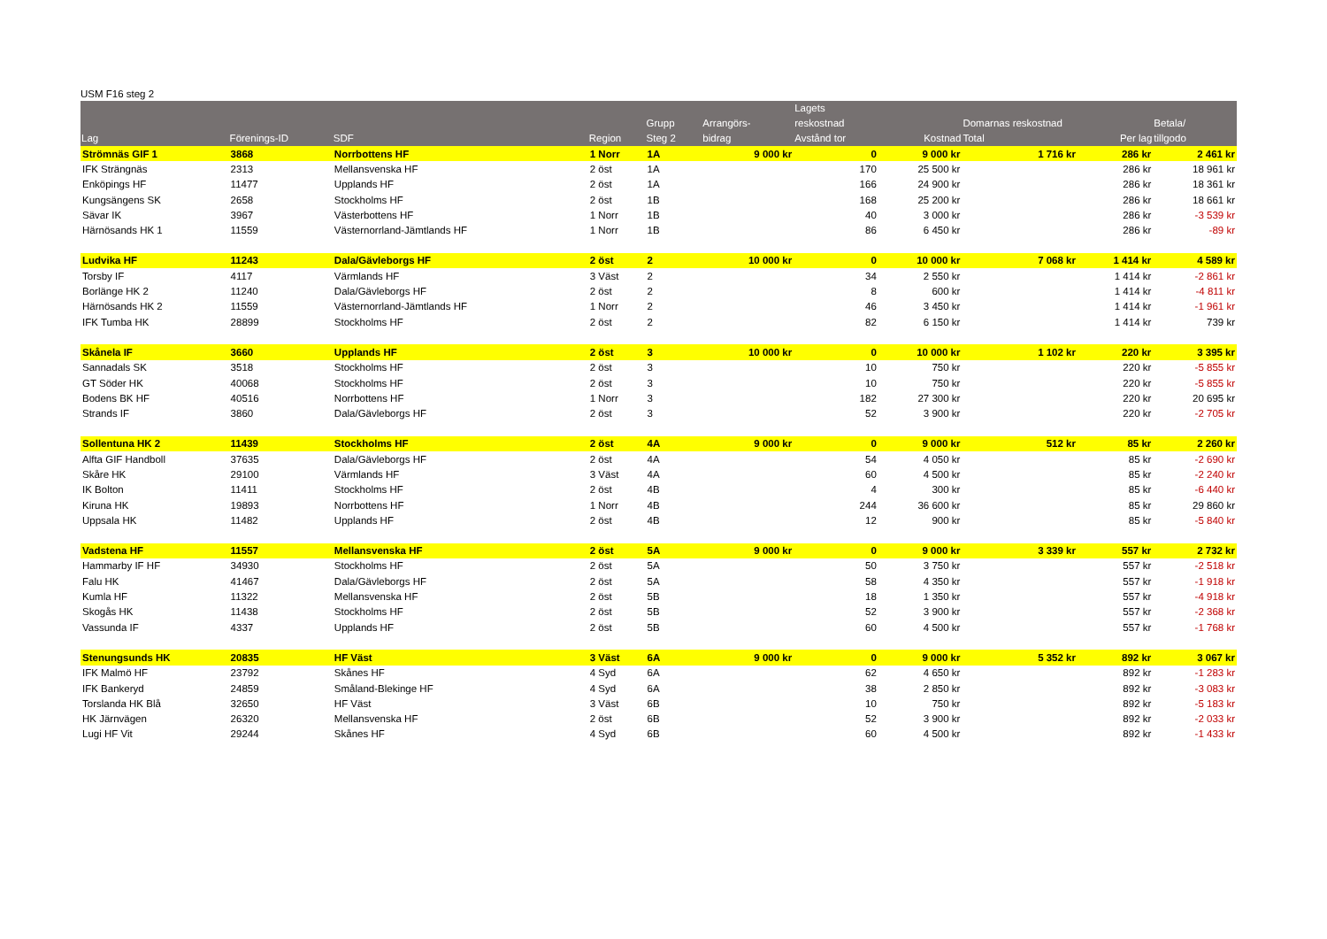USM F16 steg 2
| Lag | Förenings-ID | SDF | Region | Grupp Steg 2 | Arrangörs- bidrag | Lagets reskostnad Avstånd tor | Kostnad | Domarnas reskostnad Total | Per lag | Betala/ tillgodo |
| --- | --- | --- | --- | --- | --- | --- | --- | --- | --- | --- |
| Strömnäs GIF 1 | 3868 | Norrbottens HF | 1 Norr | 1A | 9 000 kr | 0 | 9 000 kr | 1 716 kr | 286 kr | 2 461 kr |
| IFK Strängnäs | 2313 | Mellansvenska HF | 2 öst | 1A | | 170 | 25 500 kr | | 286 kr | 18 961 kr |
| Enköpings HF | 11477 | Upplands HF | 2 öst | 1A | | 166 | 24 900 kr | | 286 kr | 18 361 kr |
| Kungsängens SK | 2658 | Stockholms HF | 2 öst | 1B | | 168 | 25 200 kr | | 286 kr | 18 661 kr |
| Sävar IK | 3967 | Västerbottens HF | 1 Norr | 1B | | 40 | 3 000 kr | | 286 kr | -3 539 kr |
| Härnösands HK 1 | 11559 | Västernorrland-Jämtlands HF | 1 Norr | 1B | | 86 | 6 450 kr | | 286 kr | -89 kr |
| Ludvika HF | 11243 | Dala/Gävleborgs HF | 2 öst | 2 | 10 000 kr | 0 | 10 000 kr | 7 068 kr | 1 414 kr | 4 589 kr |
| Torsby IF | 4117 | Värmlands HF | 3 Väst | 2 | | 34 | 2 550 kr | | 1 414 kr | -2 861 kr |
| Borlänge HK 2 | 11240 | Dala/Gävleborgs HF | 2 öst | 2 | | 8 | 600 kr | | 1 414 kr | -4 811 kr |
| Härnösands HK 2 | 11559 | Västernorrland-Jämtlands HF | 1 Norr | 2 | | 46 | 3 450 kr | | 1 414 kr | -1 961 kr |
| IFK Tumba HK | 28899 | Stockholms HF | 2 öst | 2 | | 82 | 6 150 kr | | 1 414 kr | 739 kr |
| Skånela IF | 3660 | Upplands HF | 2 öst | 3 | 10 000 kr | 0 | 10 000 kr | 1 102 kr | 220 kr | 3 395 kr |
| Sannadals SK | 3518 | Stockholms HF | 2 öst | 3 | | 10 | 750 kr | | 220 kr | -5 855 kr |
| GT Söder HK | 40068 | Stockholms HF | 2 öst | 3 | | 10 | 750 kr | | 220 kr | -5 855 kr |
| Bodens BK HF | 40516 | Norrbottens HF | 1 Norr | 3 | | 182 | 27 300 kr | | 220 kr | 20 695 kr |
| Strands IF | 3860 | Dala/Gävleborgs HF | 2 öst | 3 | | 52 | 3 900 kr | | 220 kr | -2 705 kr |
| Sollentuna HK 2 | 11439 | Stockholms HF | 2 öst | 4A | 9 000 kr | 0 | 9 000 kr | 512 kr | 85 kr | 2 260 kr |
| Alfta GIF Handboll | 37635 | Dala/Gävleborgs HF | 2 öst | 4A | | 54 | 4 050 kr | | 85 kr | -2 690 kr |
| Skåre HK | 29100 | Värmlands HF | 3 Väst | 4A | | 60 | 4 500 kr | | 85 kr | -2 240 kr |
| IK Bolton | 11411 | Stockholms HF | 2 öst | 4B | | 4 | 300 kr | | 85 kr | -6 440 kr |
| Kiruna HK | 19893 | Norrbottens HF | 1 Norr | 4B | | 244 | 36 600 kr | | 85 kr | 29 860 kr |
| Uppsala HK | 11482 | Upplands HF | 2 öst | 4B | | 12 | 900 kr | | 85 kr | -5 840 kr |
| Vadstena HF | 11557 | Mellansvenska HF | 2 öst | 5A | 9 000 kr | 0 | 9 000 kr | 3 339 kr | 557 kr | 2 732 kr |
| Hammarby IF HF | 34930 | Stockholms HF | 2 öst | 5A | | 50 | 3 750 kr | | 557 kr | -2 518 kr |
| Falu HK | 41467 | Dala/Gävleborgs HF | 2 öst | 5A | | 58 | 4 350 kr | | 557 kr | -1 918 kr |
| Kumla HF | 11322 | Mellansvenska HF | 2 öst | 5B | | 18 | 1 350 kr | | 557 kr | -4 918 kr |
| Skogås HK | 11438 | Stockholms HF | 2 öst | 5B | | 52 | 3 900 kr | | 557 kr | -2 368 kr |
| Vassunda IF | 4337 | Upplands HF | 2 öst | 5B | | 60 | 4 500 kr | | 557 kr | -1 768 kr |
| Stenungsunds HK | 20835 | HF Väst | 3 Väst | 6A | 9 000 kr | 0 | 9 000 kr | 5 352 kr | 892 kr | 3 067 kr |
| IFK Malmö HF | 23792 | Skånes HF | 4 Syd | 6A | | 62 | 4 650 kr | | 892 kr | -1 283 kr |
| IFK Bankeryd | 24859 | Småland-Blekinge HF | 4 Syd | 6A | | 38 | 2 850 kr | | 892 kr | -3 083 kr |
| Torslanda HK Blå | 32650 | HF Väst | 3 Väst | 6B | | 10 | 750 kr | | 892 kr | -5 183 kr |
| HK Järnvägen | 26320 | Mellansvenska HF | 2 öst | 6B | | 52 | 3 900 kr | | 892 kr | -2 033 kr |
| Lugi HF Vit | 29244 | Skånes HF | 4 Syd | 6B | | 60 | 4 500 kr | | 892 kr | -1 433 kr |